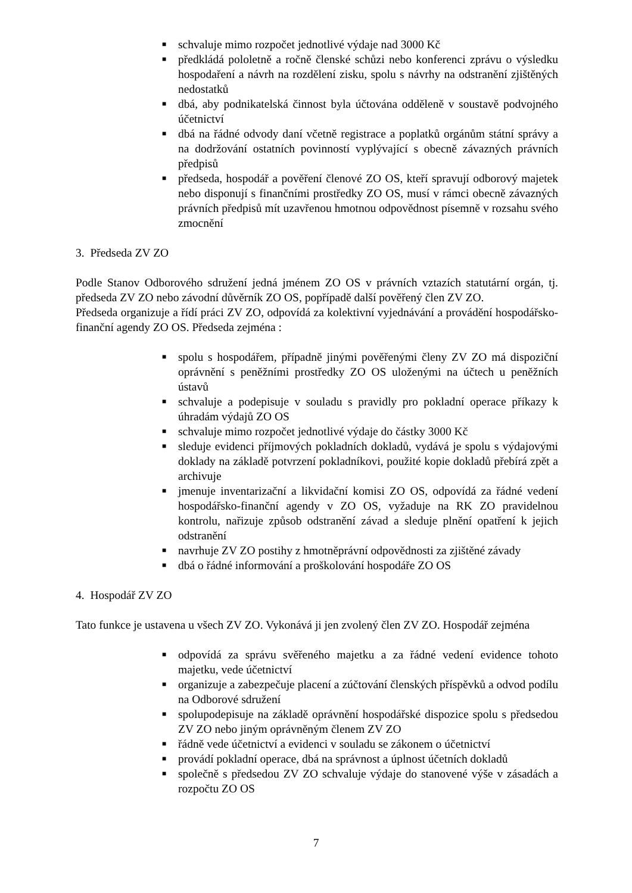■ schvaluje mimo rozpočet jednotlivé výdaje nad 3000 Kč
■ předkládá pololetně a ročně členské schůzi nebo konferenci zprávu o výsledku hospodaření a návrh na rozdělení zisku, spolu s návrhy na odstranění zjištěných nedostatků
■ dbá, aby podnikatelská činnost byla účtována odděleně v soustavě podvojného účetnictví
■ dbá na řádné odvody daní včetně registrace a poplatků orgánům státní správy a na dodržování ostatních povinností vyplývající s obecně závazných právních předpisů
■ předseda, hospodář a pověření členové ZO OS, kteří spravují odborový majetek nebo disponují s finančními prostředky ZO OS, musí v rámci obecně závazných právních předpisů mít uzavřenou hmotnou odpovědnost písemně v rozsahu svého zmocnění
3. Předseda ZV ZO
Podle Stanov Odborového sdružení jedná jménem ZO OS v právních vztazích statutární orgán, tj. předseda ZV ZO nebo závodní důvěrník ZO OS, popřípadě další pověřený člen ZV ZO.
Předseda organizuje a řídí práci ZV ZO, odpovídá za kolektivní vyjednávání a provádění hospodářsko-finanční agendy ZO OS. Předseda zejména :
■ spolu s hospodářem, případně jinými pověřenými členy ZV ZO má dispoziční oprávnění s peněžními prostředky ZO OS uloženými na účtech u peněžních ústavů
■ schvaluje a podepisuje v souladu s pravidly pro pokladní operace příkazy k úhradám výdajů ZO OS
■ schvaluje mimo rozpočet jednotlivé výdaje do částky 3000 Kč
■ sleduje evidenci příjmových pokladních dokladů, vydává je spolu s výdajovými doklady na základě potvrzení pokladníkovi, použité kopie dokladů přebírá zpět a archivuje
■ jmenuje inventarizační a likvidační komisi ZO OS, odpovídá za řádné vedení hospodářsko-finanční agendy v ZO OS, vyžaduje na RK ZO pravidelnou kontrolu, nařizuje způsob odstranění závad a sleduje plnění opatření k jejich odstranění
■ navrhuje ZV ZO postihy z hmotněprávní odpovědnosti za zjištěné závady
■ dbá o řádné informování a proškolování hospodáře ZO OS
4. Hospodář ZV ZO
Tato funkce je ustavena u všech ZV ZO. Vykonává ji jen zvolený člen ZV ZO. Hospodář zejména
■ odpovídá za správu svěřeného majetku a za řádné vedení evidence tohoto majetku, vede účetnictví
■ organizuje a zabezpečuje placení a zúčtování členských příspěvků a odvod podílu na Odborové sdružení
■ spolupodepisuje na základě oprávnění hospodářské dispozice spolu s předsedou ZV ZO nebo jiným oprávněným členem ZV ZO
■ řádně vede účetnictví a evidenci v souladu se zákonem o účetnictví
■ provádí pokladní operace, dbá na správnost a úplnost účetních dokladů
■ společně s předsedou ZV ZO schvaluje výdaje do stanovené výše v zásadách a rozpočtu ZO OS
7